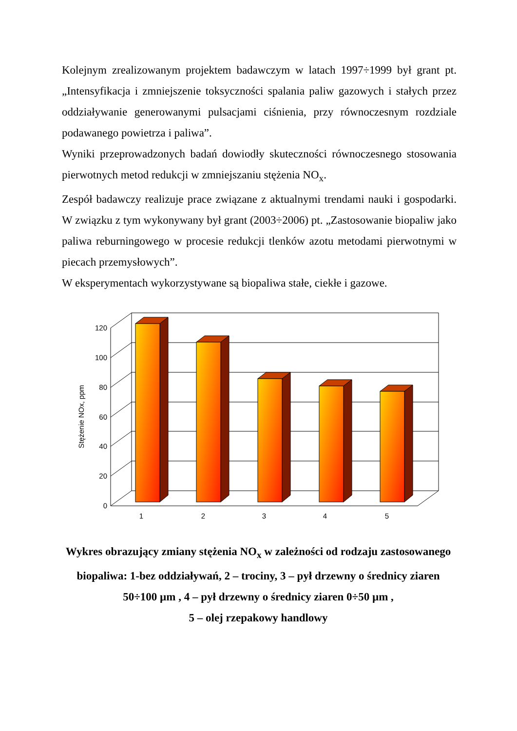Kolejnym zrealizowanym projektem badawczym w latach 1997÷1999 był grant pt. „Intensyfikacja i zmniejszenie toksyczności spalania paliw gazowych i stałych przez oddziaływanie generowanymi pulsacjami ciśnienia, przy równoczesnym rozdziale podawanego powietrza i paliwa”.
Wyniki przeprowadzonych badań dowiodły skuteczności równoczesnego stosowania pierwotnych metod redukcji w zmniejszaniu stężenia NO<sub>x</sub>.
Zespół badawczy realizuje prace związane z aktualnymi trendami nauki i gospodarki. W związku z tym wykonywany był grant (2003÷2006) pt. „Zastosowanie biopaliw jako paliwa reburningowego w procesie redukcji tlenków azotu metodami pierwotnymi w piecach przemysłowych”.
W eksperymentach wykorzystywane są biopaliwa stałe, ciekłe i gazowe.
0
20
40
60
80
100
120
Stężenie NOx, ppm
1
2
3
4
5
Wykres obrazujący zmiany stężenia NO<sub>x</sub> w zależności od rodzaju zastosowanego biopaliwa: 1-bez oddziaływań, 2 – trociny, 3 – pył drzewny o średnicy ziaren 50÷100 µm , 4 – pył drzewny o średnicy ziaren 0÷50 µm ,
5 – olej rzepakowy handlowy